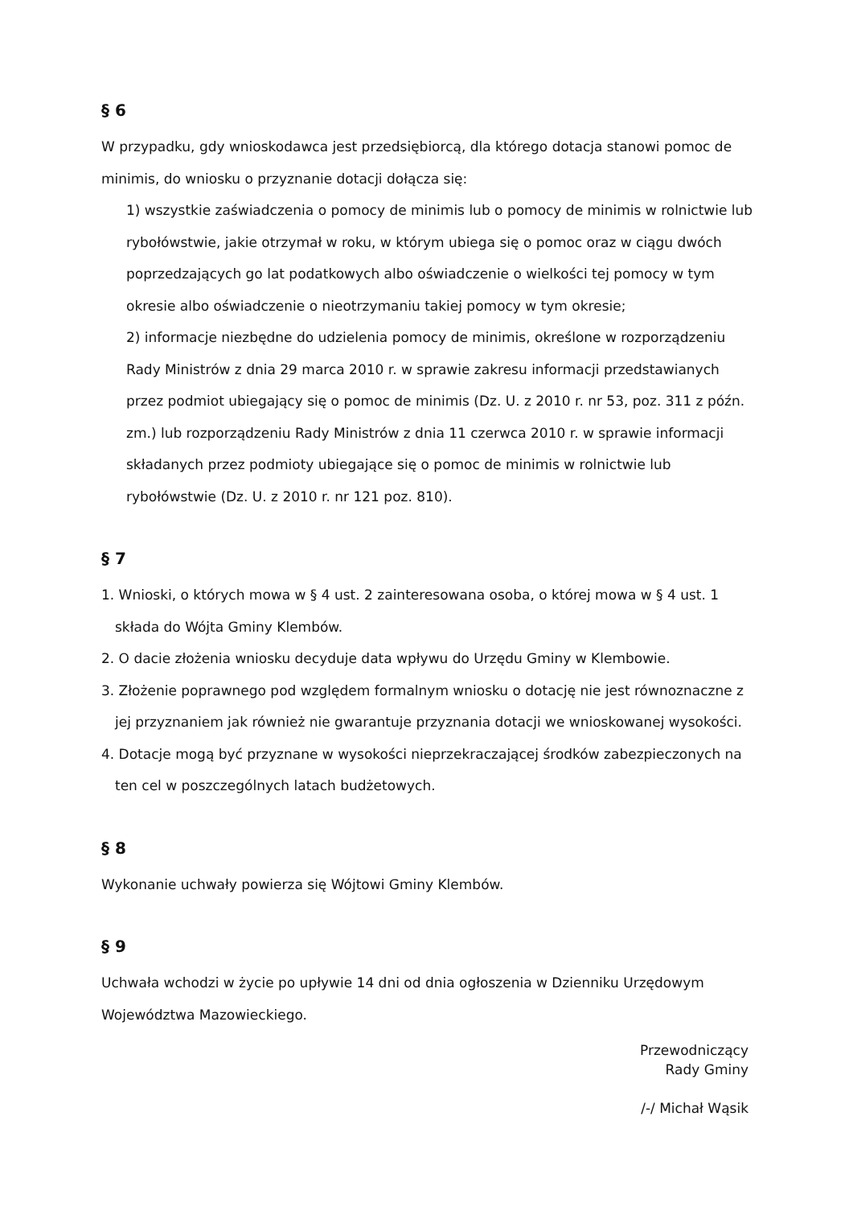§ 6
W przypadku, gdy wnioskodawca jest przedsiębiorcą, dla którego dotacja stanowi pomoc de minimis, do wniosku o przyznanie dotacji dołącza się:
1) wszystkie zaświadczenia o pomocy de minimis lub o pomocy de minimis w rolnictwie lub rybołówstwie, jakie otrzymał w roku, w którym ubiega się o pomoc oraz w ciągu dwóch poprzedzających go lat podatkowych albo oświadczenie o wielkości tej pomocy w tym okresie albo oświadczenie o nieotrzymaniu takiej pomocy w tym okresie;
2) informacje niezbędne do udzielenia pomocy de minimis, określone w rozporządzeniu Rady Ministrów z dnia 29 marca 2010 r. w sprawie zakresu informacji przedstawianych przez podmiot ubiegający się o pomoc de minimis (Dz. U. z 2010 r. nr 53, poz. 311 z późn. zm.) lub rozporządzeniu Rady Ministrów z dnia 11 czerwca 2010 r. w sprawie informacji składanych przez podmioty ubiegające się o pomoc de minimis w rolnictwie lub rybołówstwie (Dz. U. z 2010 r. nr 121 poz. 810).
§ 7
1. Wnioski, o których mowa w § 4 ust. 2 zainteresowana osoba, o której mowa w § 4 ust. 1 składa do Wójta Gminy Klembów.
2. O dacie złożenia wniosku decyduje data wpływu do Urzędu Gminy w Klembowie.
3. Złożenie poprawnego pod względem formalnym wniosku o dotację nie jest równoznaczne z jej przyznaniem jak również nie gwarantuje przyznania dotacji we wnioskowanej wysokości.
4. Dotacje mogą być przyznane w wysokości nieprzekraczającej środków zabezpieczonych na ten cel w poszczególnych latach budżetowych.
§ 8
Wykonanie uchwały powierza się Wójtowi Gminy Klembów.
§ 9
Uchwała wchodzi w życie po upływie 14 dni od dnia ogłoszenia w Dzienniku Urzędowym Województwa Mazowieckiego.
Przewodniczący
Rady Gminy
/-/ Michał Wąsik